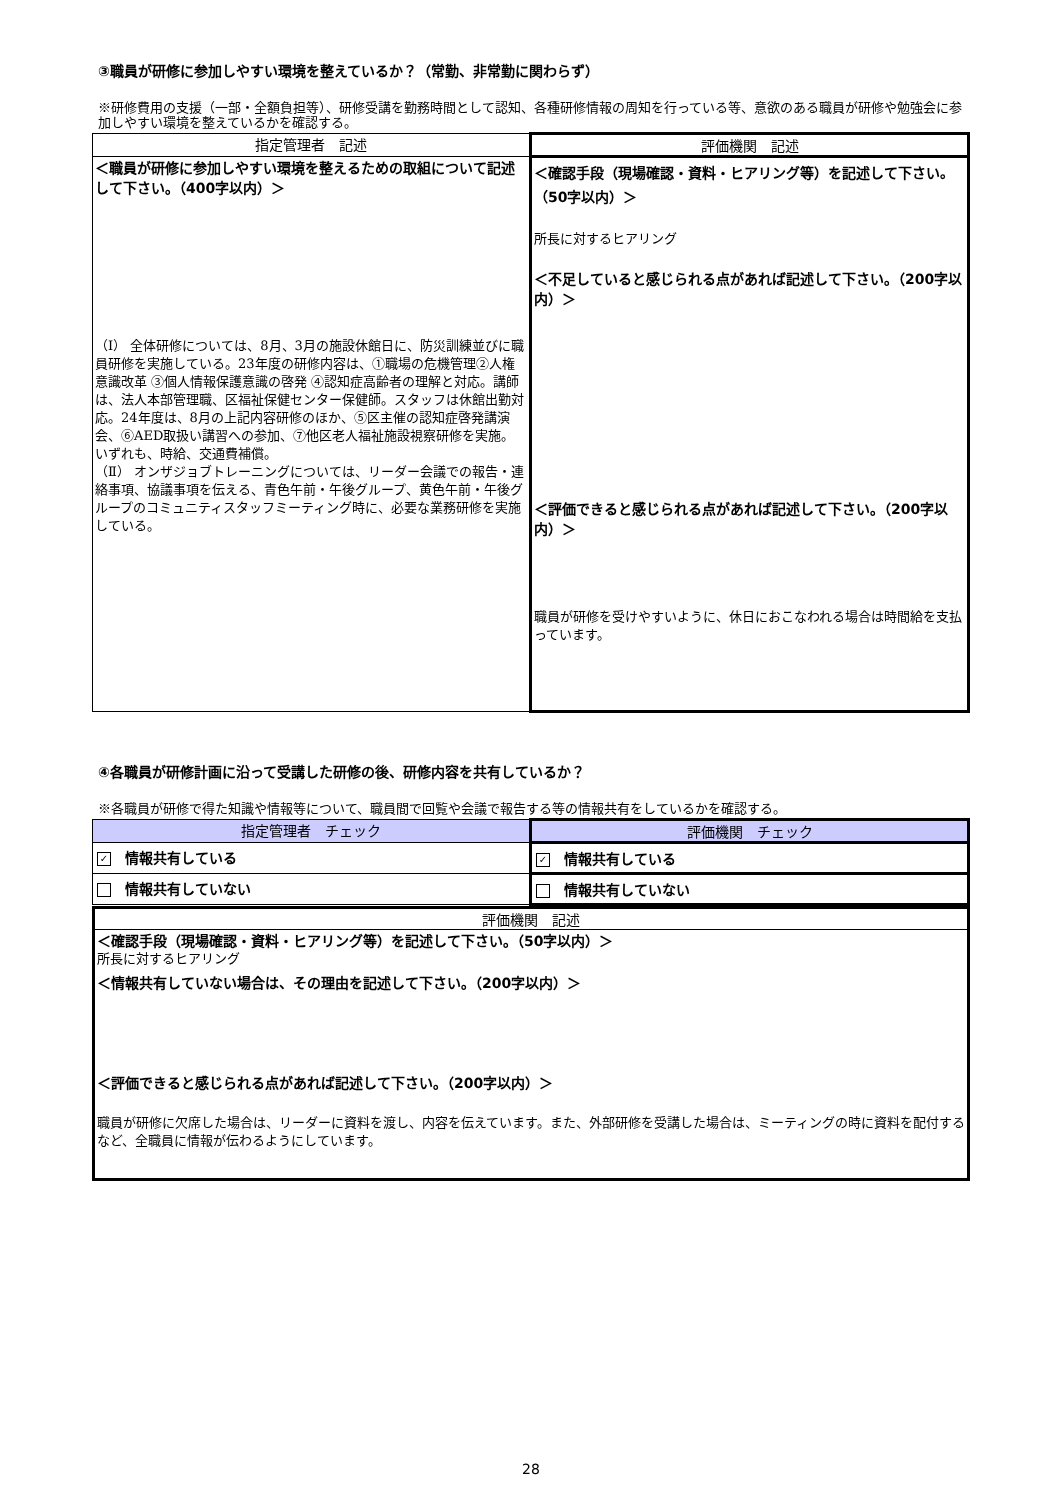③職員が研修に参加しやすい環境を整えているか？（常勤、非常勤に関わらず）
※研修費用の支援（一部・全額負担等）、研修受講を勤務時間として認知、各種研修情報の周知を行っている等、意欲のある職員が研修や勉強会に参加しやすい環境を整えているかを確認する。
| 指定管理者 記述 | 評価機関 記述 |
| --- | --- |
| ＜職員が研修に参加しやすい環境を整えるための取組について記述して下さい。（400字以内）＞ （Ⅰ） 全体研修については、8月、3月の施設休館日に、防災訓練並びに職員研修を実施している。23年度の研修内容は、①職場の危機管理②人権意識改革 ③個人情報保護意識の啓発 ④認知症高齢者の理解と対応。講師は、法人本部管理職、区福祉保健センター保健師。スタッフは休館出勤対応。24年度は、8月の上記内容研修のほか、⑤区主催の認知症啓発講演会、⑥AED取扱い講習への参加、⑦他区老人福祉施設視察研修を実施。いずれも、時給、交通費補償。 （Ⅱ） オンザジョブトレーニングについては、リーダー会議での報告・連絡事項、協議事項を伝える、青色午前・午後グループ、黄色午前・午後グループのコミュニティスタッフミーティング時に、必要な業務研修を実施している。 | ＜確認手段（現場確認・資料・ヒアリング等）を記述して下さい。（50字以内）＞ 所長に対するヒアリング ＜不足していると感じられる点があれば記述して下さい。（200字以内）＞ ＜評価できると感じられる点があれば記述して下さい。（200字以内）＞ 職員が研修を受けやすいように、休日におこなわれる場合は時間給を支払っています。 |
④各職員が研修計画に沿って受講した研修の後、研修内容を共有しているか？
※各職員が研修で得た知識や情報等について、職員間で回覧や会議で報告する等の情報共有をしているかを確認する。
| 指定管理者 チェック | 評価機関 チェック |
| --- | --- |
| ✓ 情報共有している | ✓ 情報共有している |
| 情報共有していない | 情報共有していない |
| 評価機関 記述 |
| --- |
| ＜確認手段（現場確認・資料・ヒアリング等）を記述して下さい。（50字以内）＞ 所長に対するヒアリング ＜情報共有していない場合は、その理由を記述して下さい。（200字以内）＞ ＜評価できると感じられる点があれば記述して下さい。（200字以内）＞ 職員が研修に欠席した場合は、リーダーに資料を渡し、内容を伝えています。また、外部研修を受講した場合は、ミーティングの時に資料を配付するなど、全職員に情報が伝わるようにしています。 |
28